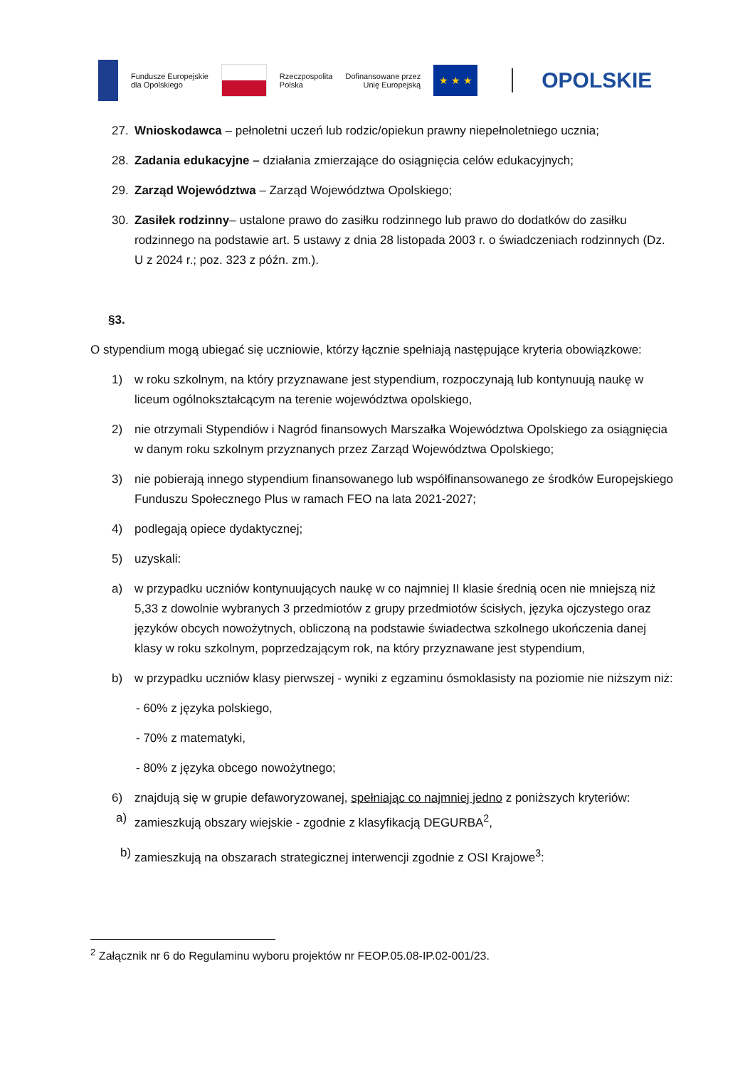Fundusze Europejskie
dla Opolskiego
Rzeczpospolita
Polska
Dofinansowane przez
Unię Europejską
★ ★ ★
OPOLSKIE
27. Wnioskodawca – pełnoletni uczeń lub rodzic/opiekun prawny niepełnoletniego ucznia;
28. Zadania edukacyjne – działania zmierzające do osiągnięcia celów edukacyjnych;
29. Zarząd Województwa – Zarząd Województwa Opolskiego;
30. Zasiłek rodzinny– ustalone prawo do zasiłku rodzinnego lub prawo do dodatków do zasiłku rodzinnego na podstawie art. 5 ustawy z dnia 28 listopada 2003 r. o świadczeniach rodzinnych (Dz. U z 2024 r.; poz. 323 z późn. zm.).
§3.
O stypendium mogą ubiegać się uczniowie, którzy łącznie spełniają następujące kryteria obowiązkowe:
1) w roku szkolnym, na który przyznawane jest stypendium, rozpoczynają lub kontynuują naukę w liceum ogólnokształcącym na terenie województwa opolskiego,
2) nie otrzymali Stypendiów i Nagród finansowych Marszałka Województwa Opolskiego za osiągnięcia w danym roku szkolnym przyznanych przez Zarząd Województwa Opolskiego;
3) nie pobierają innego stypendium finansowanego lub współfinansowanego ze środków Europejskiego Funduszu Społecznego Plus w ramach FEO na lata 2021-2027;
4) podlegają opiece dydaktycznej;
5) uzyskali:
a) w przypadku uczniów kontynuujących naukę w co najmniej II klasie średnią ocen nie mniejszą niż 5,33 z dowolnie wybranych 3 przedmiotów z grupy przedmiotów ścisłych, języka ojczystego oraz języków obcych nowożytnych, obliczoną na podstawie świadectwa szkolnego ukończenia danej klasy w roku szkolnym, poprzedzającym rok, na który przyznawane jest stypendium,
b) w przypadku uczniów klasy pierwszej - wyniki z egzaminu ósmoklasisty na poziomie nie niższym niż:
- 60% z języka polskiego,
- 70% z matematyki,
- 80% z języka obcego nowożytnego;
6) znajdują się w grupie defaworyzowanej, spełniając co najmniej jedno z poniższych kryteriów:
a) zamieszkują obszary wiejskie - zgodnie z klasyfikacją DEGURBA<sup>2</sup>,
b) zamieszkują na obszarach strategicznej interwencji zgodnie z OSI Krajowe<sup>3</sup>:
<sup>2</sup> Załącznik nr 6 do Regulaminu wyboru projektów nr FEOP.05.08-IP.02-001/23.